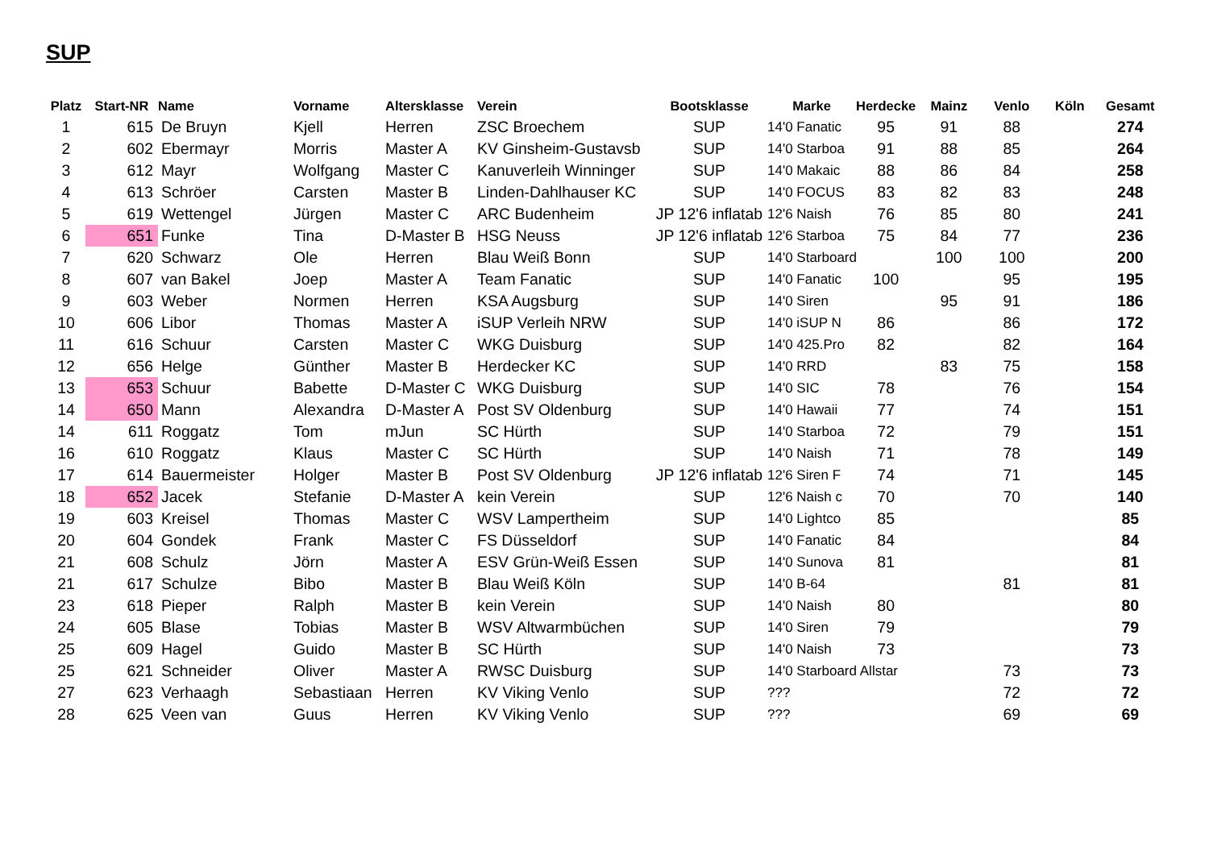SUP
| Platz | Start-NR | Name | Vorname | Altersklasse | Verein | Bootsklasse | Marke | Herdecke | Mainz | Venlo | Köln | Gesamt |
| --- | --- | --- | --- | --- | --- | --- | --- | --- | --- | --- | --- | --- |
| 1 | 615 | De Bruyn | Kjell | Herren | ZSC Broechem | SUP | 14'0 Fanatic | 95 | 91 | 88 | | 274 |
| 2 | 602 | Ebermayr | Morris | Master A | KV Ginsheim-Gustavsb | SUP | 14'0 Starboa | 91 | 88 | 85 | | 264 |
| 3 | 612 | Mayr | Wolfgang | Master C | Kanuverleih Winninger | SUP | 14'0 Makaic | 88 | 86 | 84 | | 258 |
| 4 | 613 | Schröer | Carsten | Master B | Linden-Dahlhauser KC | SUP | 14'0 FOCUS | 83 | 82 | 83 | | 248 |
| 5 | 619 | Wettengel | Jürgen | Master C | ARC Budenheim | JP 12'6 inflatab | 12'6 Naish | 76 | 85 | 80 | | 241 |
| 6 | 651 | Funke | Tina | D-Master B | HSG Neuss | JP 12'6 inflatab | 12'6 Starboa | 75 | 84 | 77 | | 236 |
| 7 | 620 | Schwarz | Ole | Herren | Blau Weiß Bonn | SUP | 14'0 Starboard | | 100 | 100 | | 200 |
| 8 | 607 | van Bakel | Joep | Master A | Team Fanatic | SUP | 14'0 Fanatic | 100 | | 95 | | 195 |
| 9 | 603 | Weber | Normen | Herren | KSA Augsburg | SUP | 14'0 Siren | | 95 | 91 | | 186 |
| 10 | 606 | Libor | Thomas | Master A | iSUP Verleih NRW | SUP | 14'0 iSUP N | 86 | | 86 | | 172 |
| 11 | 616 | Schuur | Carsten | Master C | WKG Duisburg | SUP | 14'0 425.Pro | 82 | | 82 | | 164 |
| 12 | 656 | Helge | Günther | Master B | Herdecker KC | SUP | 14'0 RRD | | 83 | 75 | | 158 |
| 13 | 653 | Schuur | Babette | D-Master C | WKG Duisburg | SUP | 14'0 SIC | 78 | | 76 | | 154 |
| 14 | 650 | Mann | Alexandra | D-Master A | Post SV Oldenburg | SUP | 14'0 Hawaii | 77 | | 74 | | 151 |
| 14 | 611 | Roggatz | Tom | mJun | SC Hürth | SUP | 14'0 Starboa | 72 | | 79 | | 151 |
| 16 | 610 | Roggatz | Klaus | Master C | SC Hürth | SUP | 14'0 Naish | 71 | | 78 | | 149 |
| 17 | 614 | Bauermeister | Holger | Master B | Post SV Oldenburg | JP 12'6 inflatab | 12'6 Siren F | 74 | | 71 | | 145 |
| 18 | 652 | Jacek | Stefanie | D-Master A | kein Verein | SUP | 12'6 Naish c | 70 | | 70 | | 140 |
| 19 | 603 | Kreisel | Thomas | Master C | WSV Lampertheim | SUP | 14'0 Lightco | 85 | | | | 85 |
| 20 | 604 | Gondek | Frank | Master C | FS Düsseldorf | SUP | 14'0 Fanatic | 84 | | | | 84 |
| 21 | 608 | Schulz | Jörn | Master A | ESV Grün-Weiß Essen | SUP | 14'0 Sunova | 81 | | | | 81 |
| 21 | 617 | Schulze | Bibo | Master B | Blau Weiß Köln | SUP | 14'0 B-64 | | | 81 | | 81 |
| 23 | 618 | Pieper | Ralph | Master B | kein Verein | SUP | 14'0 Naish | 80 | | | | 80 |
| 24 | 605 | Blase | Tobias | Master B | WSV Altwarmbüchen | SUP | 14'0 Siren | 79 | | | | 79 |
| 25 | 609 | Hagel | Guido | Master B | SC Hürth | SUP | 14'0 Naish | 73 | | | | 73 |
| 25 | 621 | Schneider | Oliver | Master A | RWSC Duisburg | SUP | 14'0 Starboard Allstar | | | 73 | | 73 |
| 27 | 623 | Verhaagh | Sebastiaan | Herren | KV Viking Venlo | SUP | ??? | | | 72 | | 72 |
| 28 | 625 | Veen van | Guus | Herren | KV Viking Venlo | SUP | ??? | | | 69 | | 69 |